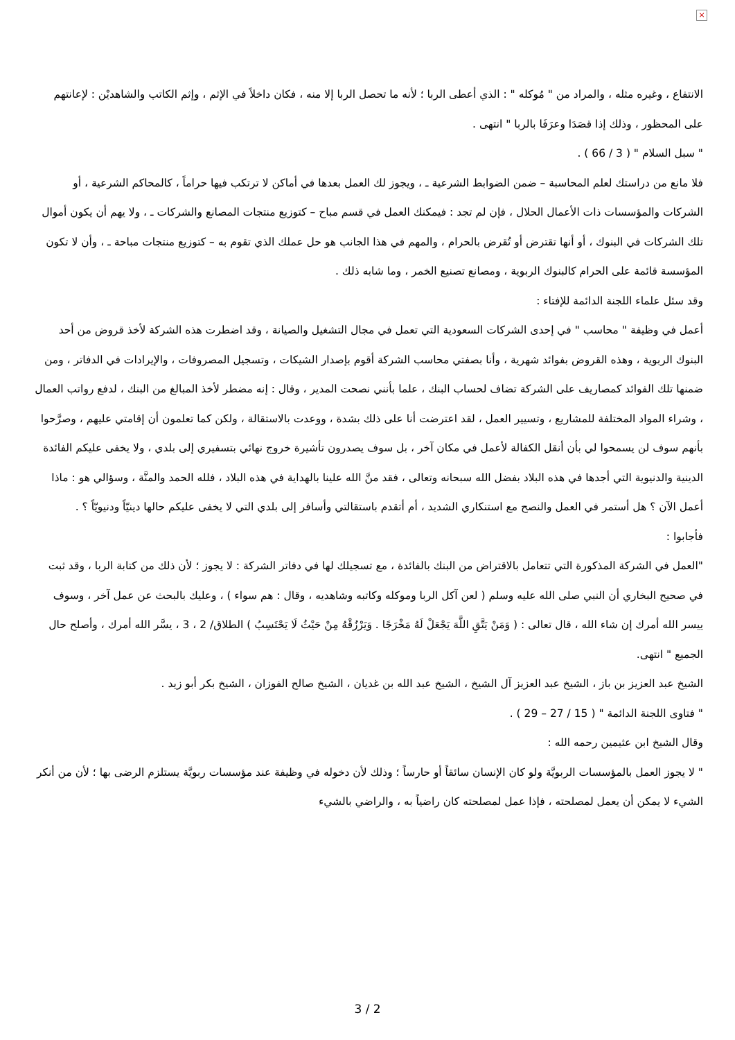×
الانتفاع ، وغيره مثله ، والمراد من " مُوكله " : الذي أعطى الربا ؛ لأنه ما تحصل الربا إلا منه ، فكان داخلاً في الإثم ، وإثم الكاتب والشاهديْن : لإعانتهم على المحظور ، وذلك إذا قصَدَا وعرَفَا بالربا " انتهى .
" سبل السلام " ( 3 / 66 ) .
فلا مانع من دراستك لعلم المحاسبة – ضمن الضوابط الشرعية ـ ، ويجوز لك العمل بعدها في أماكن لا ترتكب فيها حراماً ، كالمحاكم الشرعية ، أو الشركات والمؤسسات ذات الأعمال الحلال ، فإن لم تجد : فيمكنك العمل في قسم مباح – كتوزيع منتجات المصانع والشركات ـ ، ولا يهم أن يكون أموال تلك الشركات في البنوك ، أو أنها تقترض أو تُقرض بالحرام ، والمهم في هذا الجانب هو حل عملك الذي تقوم به – كتوزيع منتجات مباحة ـ ، وأن لا تكون المؤسسة قائمة على الحرام كالبنوك الربوية ، ومصانع تصنيع الخمر ، وما شابه ذلك .
وقد سئل علماء اللجنة الدائمة للإفتاء :
أعمل في وظيفة " محاسب " في إحدى الشركات السعودية التي تعمل في مجال التشغيل والصيانة ، وقد اضطرت هذه الشركة لأخذ قروض من أحد البنوك الربوية ، وهذه القروض بفوائد شهرية ، وأنا بصفتي محاسب الشركة أقوم بإصدار الشيكات ، وتسجيل المصروفات ، والإيرادات في الدفاتر ، ومن ضمنها تلك الفوائد كمصاريف على الشركة تضاف لحساب البنك ، علما بأنني نصحت المدير ، وقال : إنه مضطر لأخذ المبالغ من البنك ، لدفع رواتب العمال ، وشراء المواد المختلفة للمشاريع ، وتسيير العمل ، لقد اعترضت أنا على ذلك بشدة ، ووعدت بالاستقالة ، ولكن كما تعلمون أن إقامتي عليهم ، وصرَّحوا بأنهم سوف لن يسمحوا لي بأن أنقل الكفالة لأعمل في مكان آخر ، بل سوف يصدرون تأشيرة خروج نهائي بتسفيري إلى بلدي ، ولا يخفى عليكم الفائدة الدينية والدنيوية التي أجدها في هذه البلاد بفضل الله سبحانه وتعالى ، فقد منَّ الله علينا بالهداية في هذه البلاد ، فلله الحمد والمنَّة ، وسؤالي هو : ماذا أعمل الآن ؟ هل أستمر في العمل والنصح مع استنكاري الشديد ، أم أتقدم باستقالتي وأسافر إلى بلدي التي لا يخفى عليكم حالها دينيّاً ودنيويّاً ؟ .
فأجابوا :
"العمل في الشركة المذكورة التي تتعامل بالاقتراض من البنك بالفائدة ، مع تسجيلك لها في دفاتر الشركة : لا يجوز ؛ لأن ذلك من كتابة الربا ، وقد ثبت في صحيح البخاري أن النبي صلى الله عليه وسلم ( لعن آكل الربا وموكله وكاتبه وشاهديه ، وقال : هم سواء ) ، وعليك بالبحث عن عمل آخر ، وسوف ييسر الله أمرك إن شاء الله ، قال تعالى : ( وَمَنْ يَتَّقِ اللَّهَ يَجْعَلْ لَهُ مَخْرَجًا . وَيَرْزُقْهُ مِنْ حَيْثُ لَا يَحْتَسِبُ ) الطلاق/ 2 ، 3 ، يسَّر الله أمرك ، وأصلح حال الجميع " انتهى.
الشيخ عبد العزيز بن باز ، الشيخ عبد العزيز آل الشيخ ، الشيخ عبد الله بن غديان ، الشيخ صالح الفوزان ، الشيخ بكر أبو زيد .
" فتاوى اللجنة الدائمة " ( 15 / 27 – 29 ) .
وقال الشيخ ابن عثيمين رحمه الله :
" لا يجوز العمل بالمؤسسات الربويَّة ولو كان الإنسان سائقاً أو حارساً ؛ وذلك لأن دخوله في وظيفة عند مؤسسات ربويَّة يستلزم الرضى بها ؛ لأن من أنكر الشيء لا يمكن أن يعمل لمصلحته ، فإذا عمل لمصلحته كان راضياً به ، والراضي بالشيء
3 / 2